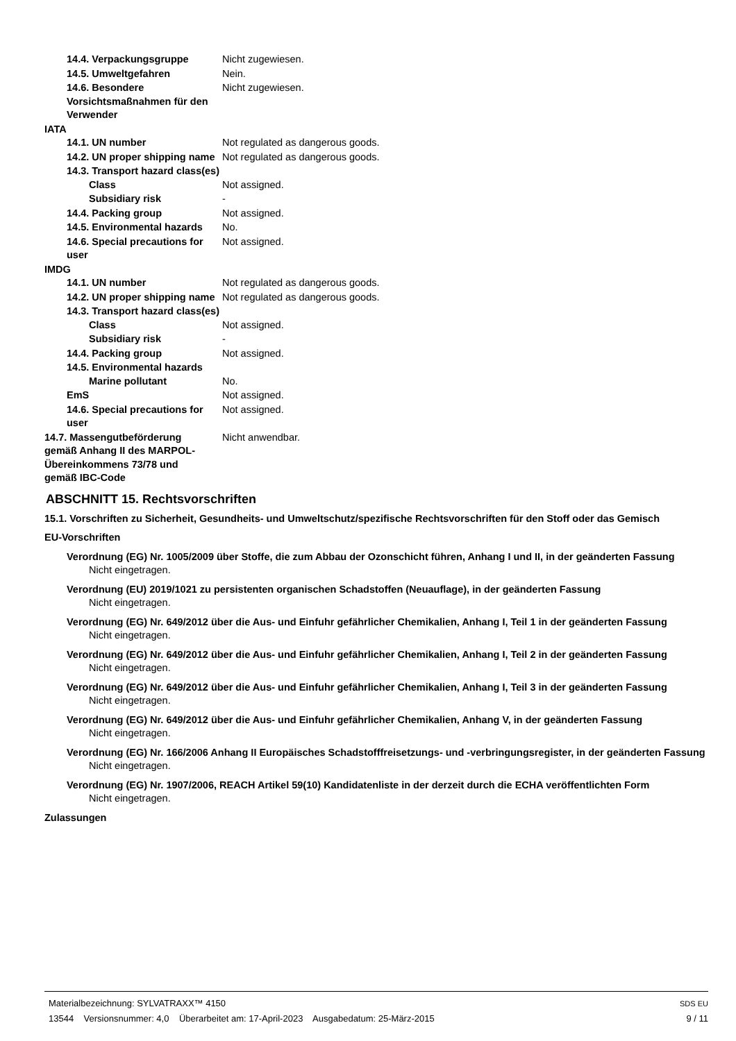14.4. Verpackungsgruppe Nicht zugewiesen.
14.5. Umweltgefahren Nein.
14.6. Besondere Vorsichtsmaßnahmen für den Verwender
Nicht zugewiesen.
IATA
14.1. UN number Not regulated as dangerous goods.
14.2. UN proper shipping name
Not regulated as dangerous goods.
14.3. Transport hazard class(es)
Class Not assigned.
Subsidiary risk -
14.4. Packing group Not assigned.
14.5. Environmental hazards
No.
14.6. Special precautions for user
Not assigned.
IMDG
14.1. UN number Not regulated as dangerous goods.
14.2. UN proper shipping name
Not regulated as dangerous goods.
14.3. Transport hazard class(es)
Class Not assigned.
Subsidiary risk -
14.4. Packing group Not assigned.
14.5. Environmental hazards
Marine pollutant No.
EmS Not assigned.
14.6. Special precautions for user
Not assigned.
14.7. Massengutbeförderung gemäß Anhang II des MARPOL-Übereinkommens 73/78 und gemäß IBC-Code
Nicht anwendbar.
ABSCHNITT 15. Rechtsvorschriften
15.1. Vorschriften zu Sicherheit, Gesundheits- und Umweltschutz/spezifische Rechtsvorschriften für den Stoff oder das Gemisch
EU-Vorschriften
Verordnung (EG) Nr. 1005/2009 über Stoffe, die zum Abbau der Ozonschicht führen, Anhang I und II, in der geänderten Fassung
Nicht eingetragen.
Verordnung (EU) 2019/1021 zu persistenten organischen Schadstoffen (Neuauflage), in der geänderten Fassung
Nicht eingetragen.
Verordnung (EG) Nr. 649/2012 über die Aus- und Einfuhr gefährlicher Chemikalien, Anhang I, Teil 1 in der geänderten Fassung
Nicht eingetragen.
Verordnung (EG) Nr. 649/2012 über die Aus- und Einfuhr gefährlicher Chemikalien, Anhang I, Teil 2 in der geänderten Fassung
Nicht eingetragen.
Verordnung (EG) Nr. 649/2012 über die Aus- und Einfuhr gefährlicher Chemikalien, Anhang I, Teil 3 in der geänderten Fassung
Nicht eingetragen.
Verordnung (EG) Nr. 649/2012 über die Aus- und Einfuhr gefährlicher Chemikalien, Anhang V, in der geänderten Fassung
Nicht eingetragen.
Verordnung (EG) Nr. 166/2006 Anhang II Europäisches Schadstofffreisetzungs- und -verbringungsregister, in der geänderten Fassung
Nicht eingetragen.
Verordnung (EG) Nr. 1907/2006, REACH Artikel 59(10) Kandidatenliste in der derzeit durch die ECHA veröffentlichten Form
Nicht eingetragen.
Zulassungen
Materialbezeichnung: SYLVATRAXX™ 4150
13544 Versionsnummer: 4,0 Überarbeitet am: 17-April-2023 Ausgabedatum: 25-März-2015
SDS EU
9 / 11